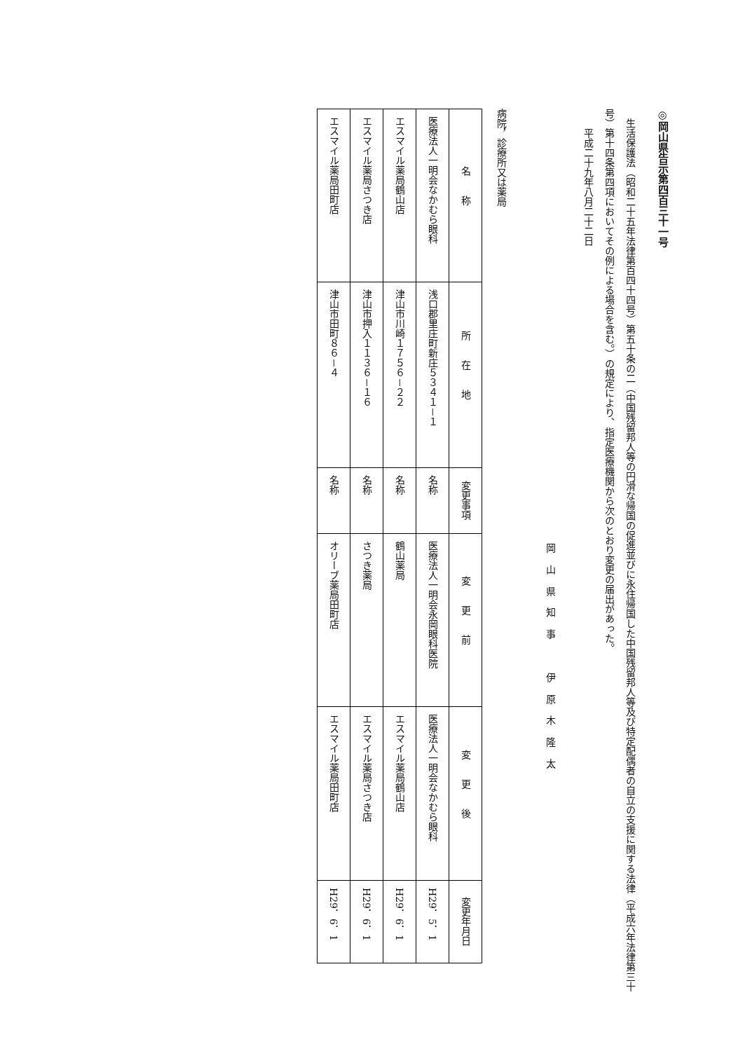◎岡山県告示第四百三十一号
生活保護法（昭和二十五年法律第百四十四号）第五十条の二（中国残留邦人等の円滑な帰国の促進並びに永住帰国した中国残留邦人等及び特定配偶者の自立の支援に関する法律（平成六年法律第三十号）第十四条第四項においてその例による場合を含む。）の規定により、指定医療機関から次のとおり変更の届出があった。
平成二十九年八月二十二日
岡山県知事　伊原木隆太
病院，診療所又は薬局
| 名称 | 所在地 | 変更事項 | 変更前 | 変更後 | 変更年月日 |
| --- | --- | --- | --- | --- | --- |
| 医療法人一明会なかむら眼科 | 浅口郡里庄町新庄５３４１－１ | 名称 | 医療法人一明会永岡眼科医院 | 医療法人一明会なかむら眼科 | H29．5．1 |
| エスマイル薬局鶴山店 | 津山市川崎１７５６－２２ | 名称 | 鶴山薬局 | エスマイル薬局鶴山店 | H29．6．1 |
| エスマイル薬局さつき店 | 津山市押入１１３６－１６ | 名称 | さつき薬局 | エスマイル薬局さつき店 | H29．6．1 |
| エスマイル薬局田町店 | 津山市田町８６－４ | 名称 | オリーブ薬局田町店 | エスマイル薬局田町店 | H29．6．1 |